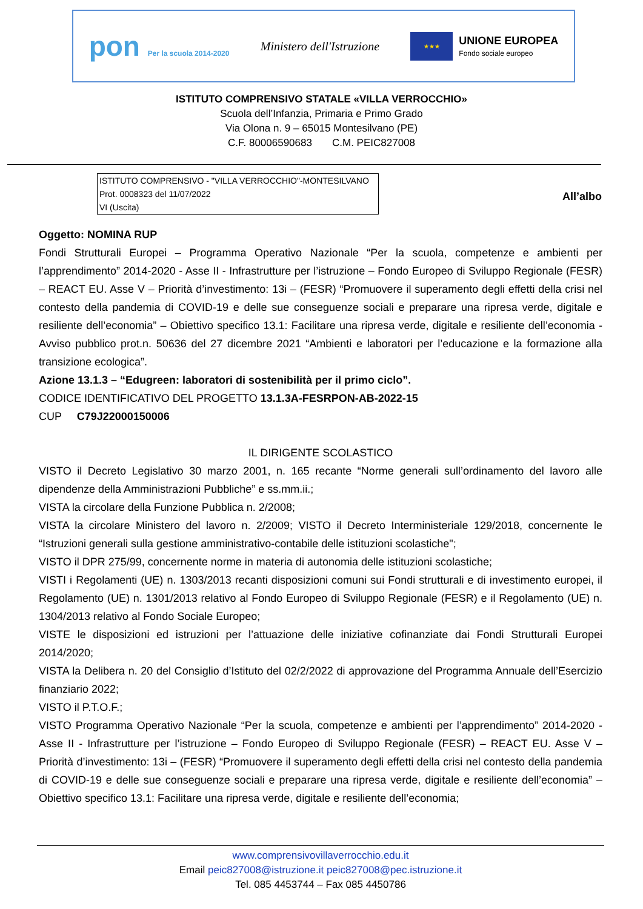pon Per la scuola 2014-2020
Ministero dell'Istruzione
★★★
UNIONE EUROPEA
Fondo sociale europeo
ISTITUTO COMPRENSIVO STATALE «VILLA VERROCCHIO»
Scuola dell’Infanzia, Primaria e Primo Grado
Via Olona n. 9 – 65015 Montesilvano (PE)
C.F. 80006590683 C.M. PEIC827008
ISTITUTO COMPRENSIVO - "VILLA VERROCCHIO"-MONTESILVANO
Prot. 0008323 del 11/07/2022
VI (Uscita)
All’albo
Oggetto: NOMINA RUP
Fondi Strutturali Europei – Programma Operativo Nazionale “Per la scuola, competenze e ambienti per l’apprendimento” 2014-2020 - Asse II - Infrastrutture per l’istruzione – Fondo Europeo di Sviluppo Regionale (FESR) – REACT EU. Asse V – Priorità d’investimento: 13i – (FESR) “Promuovere il superamento degli effetti della crisi nel contesto della pandemia di COVID-19 e delle sue conseguenze sociali e preparare una ripresa verde, digitale e resiliente dell’economia” – Obiettivo specifico 13.1: Facilitare una ripresa verde, digitale e resiliente dell’economia - Avviso pubblico prot.n. 50636 del 27 dicembre 2021 “Ambienti e laboratori per l’educazione e la formazione alla transizione ecologica”.
Azione 13.1.3 – “Edugreen: laboratori di sostenibilità per il primo ciclo”.
CODICE IDENTIFICATIVO DEL PROGETTO 13.1.3A-FESRPON-AB-2022-15
CUP C79J22000150006
IL DIRIGENTE SCOLASTICO
VISTO il Decreto Legislativo 30 marzo 2001, n. 165 recante “Norme generali sull’ordinamento del lavoro alle dipendenze della Amministrazioni Pubbliche” e ss.mm.ii.;
VISTA la circolare della Funzione Pubblica n. 2/2008;
VISTA la circolare Ministero del lavoro n. 2/2009; VISTO il Decreto Interministeriale 129/2018, concernente le “Istruzioni generali sulla gestione amministrativo-contabile delle istituzioni scolastiche";
VISTO il DPR 275/99, concernente norme in materia di autonomia delle istituzioni scolastiche;
VISTI i Regolamenti (UE) n. 1303/2013 recanti disposizioni comuni sui Fondi strutturali e di investimento europei, il Regolamento (UE) n. 1301/2013 relativo al Fondo Europeo di Sviluppo Regionale (FESR) e il Regolamento (UE) n. 1304/2013 relativo al Fondo Sociale Europeo;
VISTE le disposizioni ed istruzioni per l’attuazione delle iniziative cofinanziate dai Fondi Strutturali Europei 2014/2020;
VISTA la Delibera n. 20 del Consiglio d’Istituto del 02/2/2022 di approvazione del Programma Annuale dell’Esercizio finanziario 2022;
VISTO il P.T.O.F.;
VISTO Programma Operativo Nazionale “Per la scuola, competenze e ambienti per l’apprendimento” 2014-2020 - Asse II - Infrastrutture per l’istruzione – Fondo Europeo di Sviluppo Regionale (FESR) – REACT EU. Asse V – Priorità d’investimento: 13i – (FESR) “Promuovere il superamento degli effetti della crisi nel contesto della pandemia di COVID-19 e delle sue conseguenze sociali e preparare una ripresa verde, digitale e resiliente dell’economia” – Obiettivo specifico 13.1: Facilitare una ripresa verde, digitale e resiliente dell’economia;
www.comprensivovillaverrocchio.edu.it
Email peic827008@istruzione.it peic827008@pec.istruzione.it
Tel. 085 4453744 – Fax 085 4450786